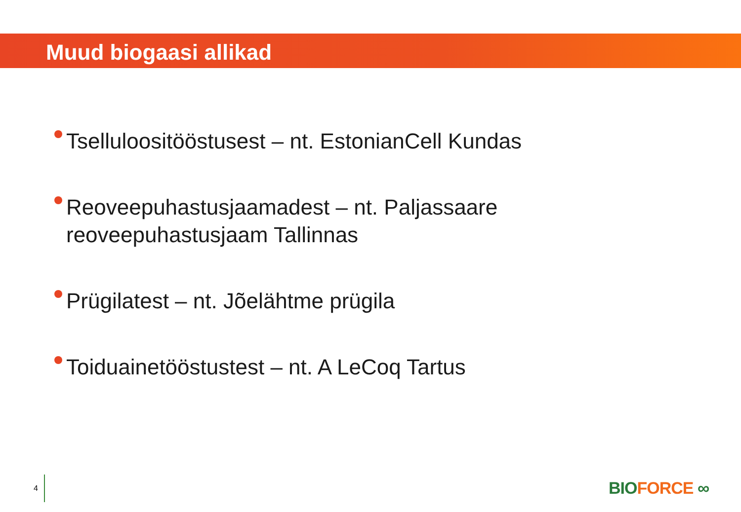Muud biogaasi allikad
Tselluloositööstusest – nt. EstonianCell Kundas
Reoveepuhastusjaamadest – nt. Paljassaare reoveepuhastusjaam Tallinnas
Prügilatest – nt. Jõelähtme prügila
Toiduainetööstustest – nt. A LeCoq Tartus
4 BIO FORCE ∞